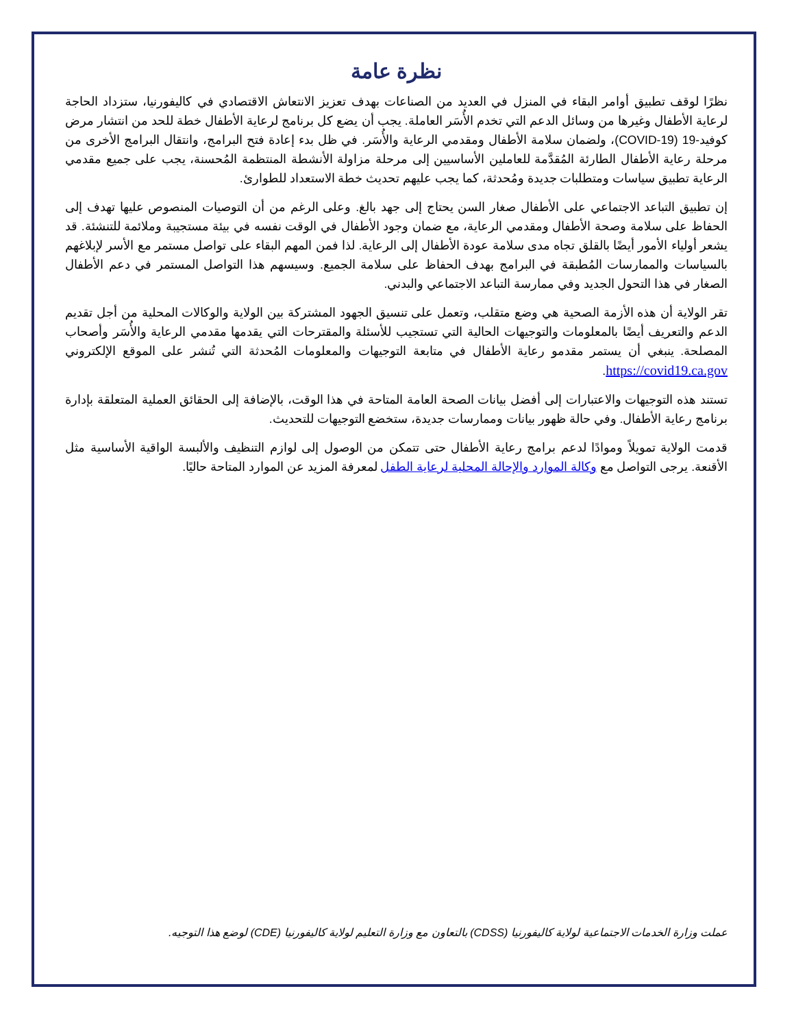نظرة عامة
نظرًا لوقف تطبيق أوامر البقاء في المنزل في العديد من الصناعات بهدف تعزيز الانتعاش الاقتصادي في كاليفورنيا، ستزداد الحاجة لرعاية الأطفال وغيرها من وسائل الدعم التي تخدم الأُسَر العاملة. يجب أن يضع كل برنامج لرعاية الأطفال خطة للحد من انتشار مرض كوفيد-19 (COVID-19)، ولضمان سلامة الأطفال ومقدمي الرعاية والأُسَر. في ظل بدء إعادة فتح البرامج، وانتقال البرامج الأخرى من مرحلة رعاية الأطفال الطارئة المُقدَّمة للعاملين الأساسيين إلى مرحلة مزاولة الأنشطة المنتظمة المُحسنة، يجب على جميع مقدمي الرعاية تطبيق سياسات ومتطلبات جديدة ومُحدثة، كما يجب عليهم تحديث خطة الاستعداد للطوارئ.
إن تطبيق التباعد الاجتماعي على الأطفال صغار السن يحتاج إلى جهد بالغ. وعلى الرغم من أن التوصيات المنصوص عليها تهدف إلى الحفاظ على سلامة وصحة الأطفال ومقدمي الرعاية، مع ضمان وجود الأطفال في الوقت نفسه في بيئة مستجيبة وملائمة للتنشئة. قد يشعر أولياء الأمور أيضًا بالقلق تجاه مدى سلامة عودة الأطفال إلى الرعاية. لذا فمن المهم البقاء على تواصل مستمر مع الأسر لإبلاغهم بالسياسات والممارسات المُطبقة في البرامج بهدف الحفاظ على سلامة الجميع. وسيسهم هذا التواصل المستمر في دعم الأطفال الصغار في هذا التحول الجديد وفي ممارسة التباعد الاجتماعي والبدني.
تقر الولاية أن هذه الأزمة الصحية هي وضع متقلب، وتعمل على تنسيق الجهود المشتركة بين الولاية والوكالات المحلية من أجل تقديم الدعم والتعريف أيضًا بالمعلومات والتوجيهات الحالية التي تستجيب للأسئلة والمقترحات التي يقدمها مقدمي الرعاية والأُسَر وأصحاب المصلحة. ينبغي أن يستمر مقدمو رعاية الأطفال في متابعة التوجيهات والمعلومات المُحدثة التي تُنشر على الموقع الإلكتروني https://covid19.ca.gov.
تستند هذه التوجيهات والاعتبارات إلى أفضل بيانات الصحة العامة المتاحة في هذا الوقت، بالإضافة إلى الحقائق العملية المتعلقة بإدارة برنامج رعاية الأطفال. وفي حالة ظهور بيانات وممارسات جديدة، ستخضع التوجيهات للتحديث.
قدمت الولاية تمويلاً وموادًا لدعم برامج رعاية الأطفال حتى تتمكن من الوصول إلى لوازم التنظيف والألبسة الواقية الأساسية مثل الأقنعة. يرجى التواصل مع وكالة الموارد والإحالة المحلية لرعاية الطفل لمعرفة المزيد عن الموارد المتاحة حاليًا.
عملت وزارة الخدمات الاجتماعية لولاية كاليفورنيا (CDSS) بالتعاون مع وزارة التعليم لولاية كاليفورنيا (CDE) لوضع هذا التوجيه.